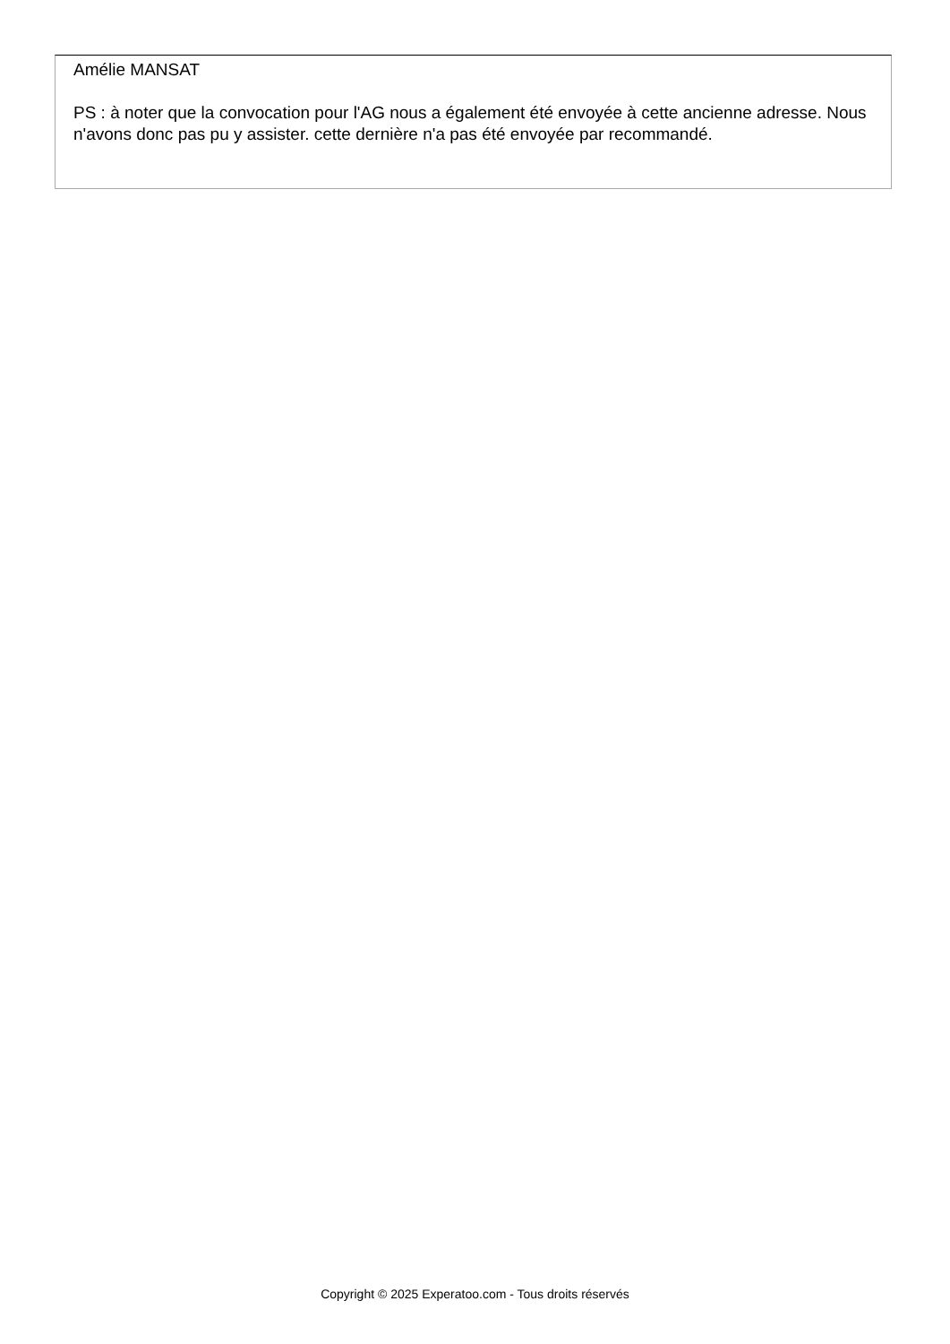Amélie MANSAT
PS : à noter que la convocation pour l'AG nous a également été envoyée à cette ancienne adresse. Nous n'avons donc pas pu y assister. cette dernière n'a pas été envoyée par recommandé.
Copyright © 2025 Experatoo.com - Tous droits réservés